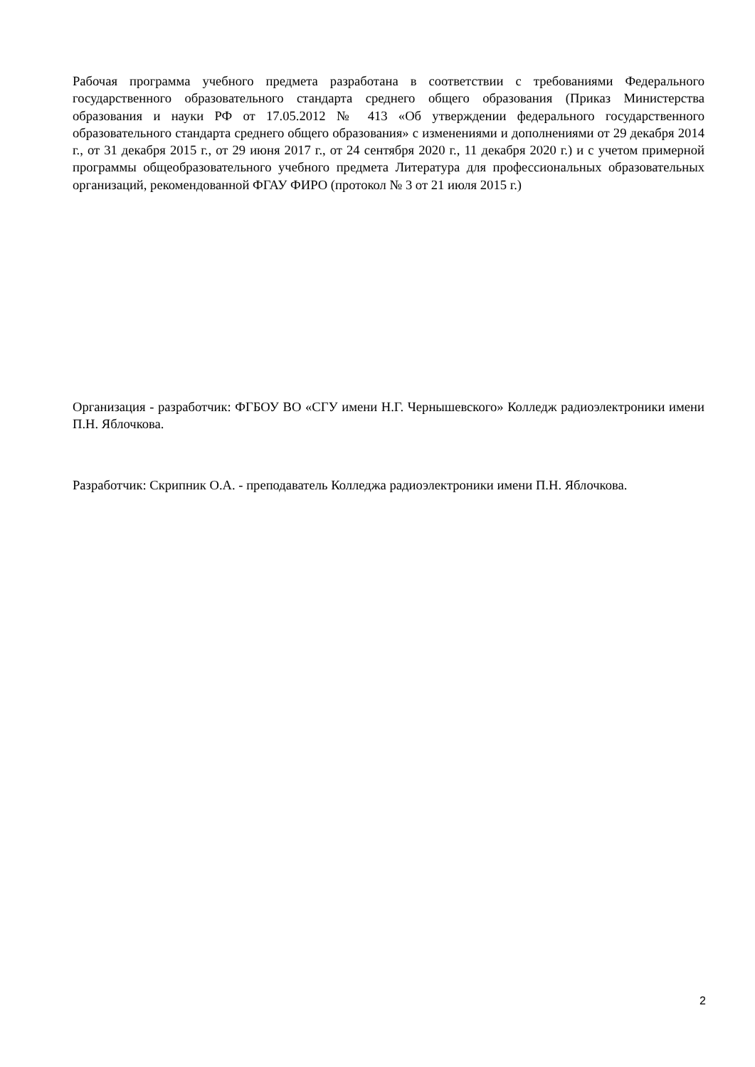Рабочая программа учебного предмета разработана в соответствии с требованиями Федерального государственного образовательного стандарта среднего общего образования (Приказ Министерства образования и науки РФ от 17.05.2012 № 413 «Об утверждении федерального государственного образовательного стандарта среднего общего образования» с изменениями и дополнениями от 29 декабря 2014 г., от 31 декабря 2015 г., от 29 июня 2017 г., от 24 сентября 2020 г., 11 декабря 2020 г.) и с учетом примерной программы общеобразовательного учебного предмета Литература для профессиональных образовательных организаций, рекомендованной ФГАУ ФИРО (протокол № 3 от 21 июля 2015 г.)
Организация - разработчик: ФГБОУ ВО «СГУ имени Н.Г. Чернышевского» Колледж радиоэлектроники имени П.Н. Яблочкова.
Разработчик: Скрипник О.А. - преподаватель Колледжа радиоэлектроники имени П.Н. Яблочкова.
2